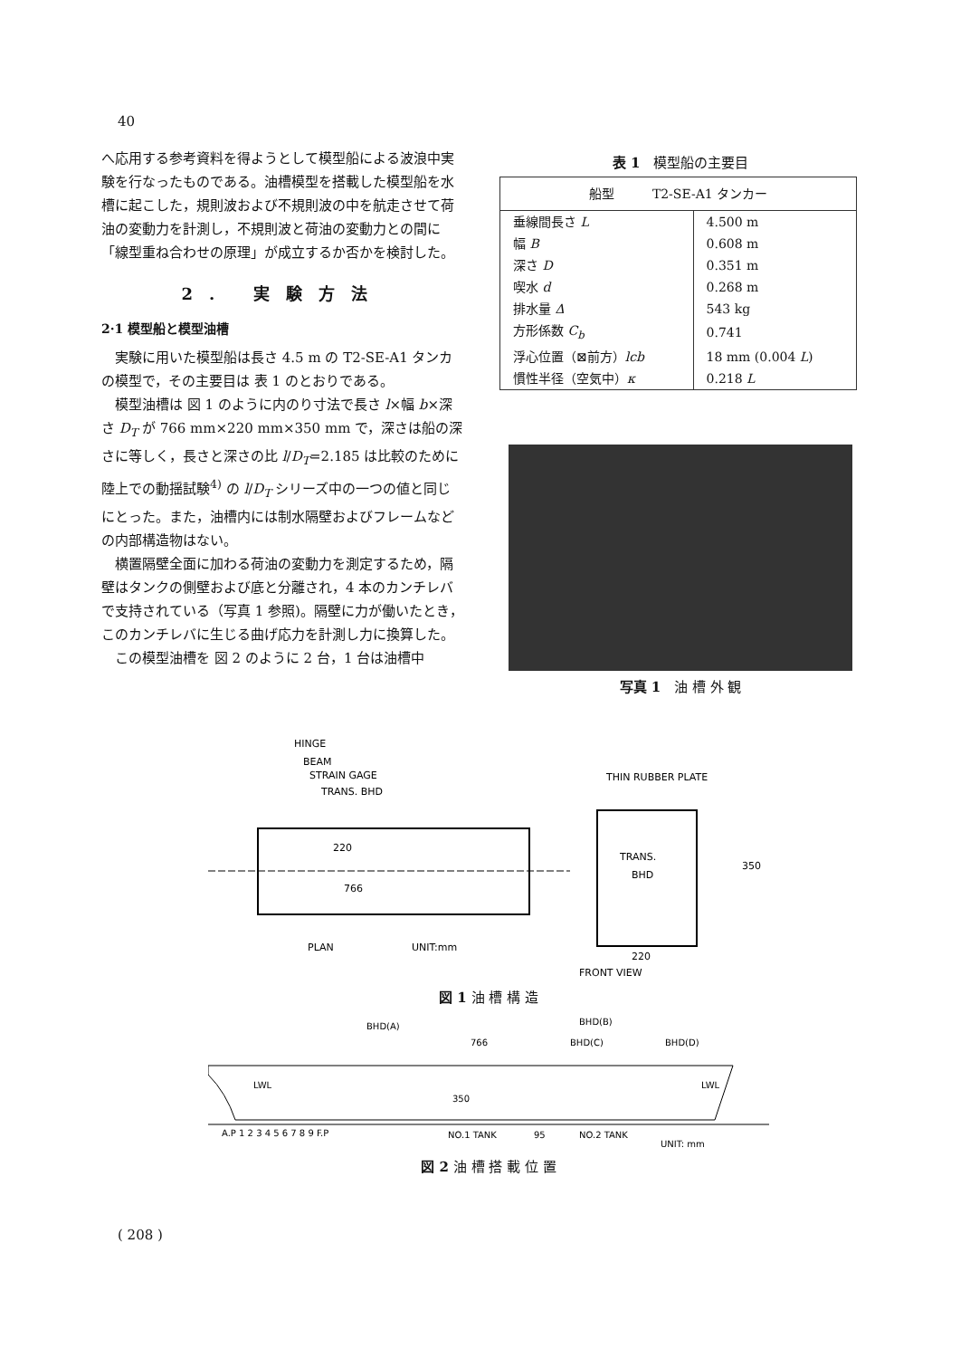40
へ応用する参考資料を得ようとして模型船による波浪中実験を行なったものである。油槽模型を搭載した模型船を水槽に起こした，規則波および不規則波の中を航走させて荷油の変動力を計測し，不規則波と荷油の変動力との間に「線型重ね合わせの原理」が成立するか否かを検討した。
2. 実験方法
2·1 模型船と模型油槽
実験に用いた模型船は長さ 4.5 m の T2-SE-A1 タンカの模型で，その主要目は 表 1 のとおりである。
模型油槽は 図 1 のように内のり寸法で長さ l×幅 b×深さ D<sub>T</sub> が 766 mm×220 mm×350 mm で，深さは船の深さに等しく，長さと深さの比 l/D<sub>T</sub>=2.185 は比較のために陸上での動揺試験<sup>4)</sup> の l/D<sub>T</sub> シリーズ中の一つの値と同じにとった。また，油槽内には制水隔壁およびフレームなどの内部構造物はない。
横置隔壁全面に加わる荷油の変動力を測定するため，隔壁はタンクの側壁および底と分離され，4 本のカンチレバで支持されている（写真 1 参照)。隔壁に力が働いたとき，このカンチレバに生じる曲げ応力を計測し力に換算した。
この模型油槽を 図 2 のように 2 台，1 台は油槽中
表 1　模型船の主要目
| 船型 T2-SE-A1 タンカー | |
| 垂線間長さ L | 4.500 m |
| 幅 B | 0.608 m |
| 深さ D | 0.351 m |
| 喫水 d | 0.268 m |
| 排水量 Δ | 543 kg |
| 方形係数 C<sub>b</sub> | 0.741 |
| 浮心位置（⊠前方） lcb | 18 mm (0.004 L ) |
| 慣性半径（空気中） κ | 0.218 L |
写真 1　油 槽 外 観
HINGE
BEAM
STRAIN GAGE
TRANS. BHD
THIN RUBBER PLATE
766
220
TRANS.
BHD
350
PLAN
UNIT:mm
220
FRONT VIEW
図 1 油 槽 構 造
BHD(A)
BHD(B)
BHD(C)
BHD(D)
766
LWL
LWL
350
A.P 1 2 3 4 5 6 7 8 9 F.P
NO.1 TANK
95
NO.2 TANK
UNIT: mm
図 2 油 槽 搭 載 位 置
( 208 )